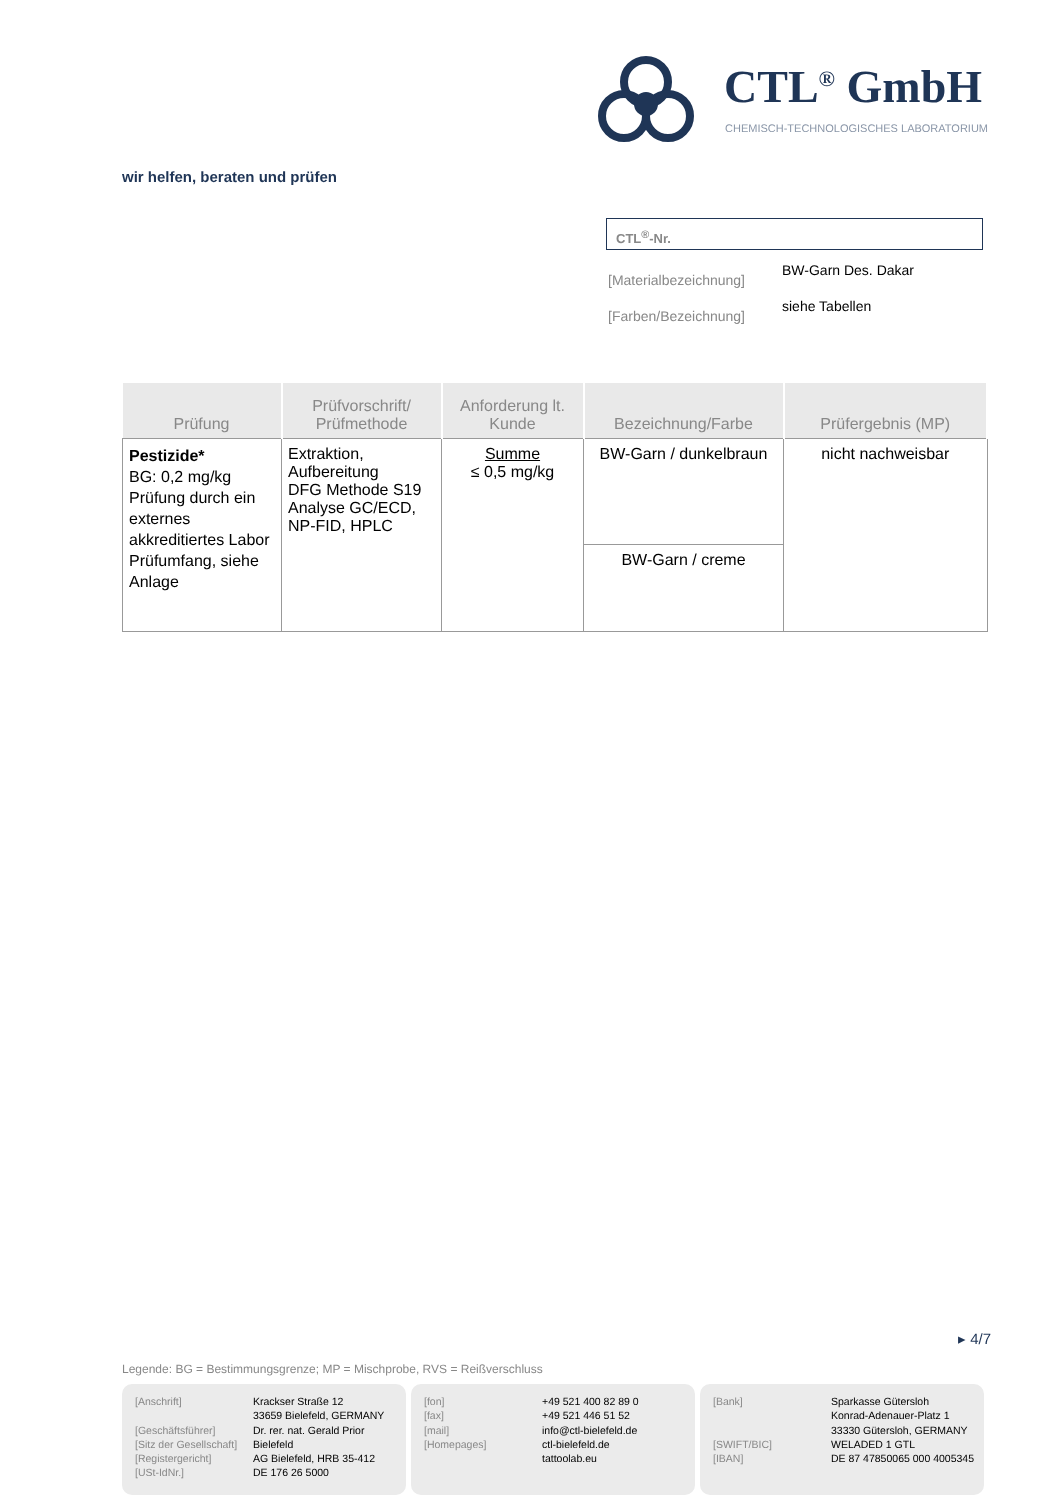CTL<sup>®</sup> GmbH
CHEMISCH-TECHNOLOGISCHES LABORATORIUM
wir helfen, beraten und prüfen
CTL<sup>®</sup>-Nr.
| [Materialbezeichnung] | BW-Garn Des. Dakar |
| [Farben/Bezeichnung] | siehe Tabellen |
| Prüfung | Prüfvorschrift/ Prüfmethode | Anforderung lt. Kunde | Bezeichnung/Farbe | Prüfergebnis (MP) |
| --- | --- | --- | --- | --- |
| Pestizide* BG: 0,2 mg/kg Prüfung durch ein externes akkreditiertes Labor Prüfumfang, siehe Anlage | Extraktion, Aufbereitung DFG Methode S19 Analyse GC/ECD, NP-FID, HPLC | Summe ≤ 0,5 mg/kg | BW-Garn / dunkelbraun | nicht nachweisbar |
| | | | BW-Garn / creme | |
▸ 4/7
Legende: BG = Bestimmungsgrenze; MP = Mischprobe, RVS = Reißverschluss
| [Anschrift] | Krackser Straße 12 33659 Bielefeld, GERMANY |
| [Geschäftsführer] | Dr. rer. nat. Gerald Prior |
| [Sitz der Gesellschaft] | Bielefeld |
| [Registergericht] | AG Bielefeld, HRB 35-412 |
| [USt-IdNr.] | DE 176 26 5000 |
| [fon] | +49 521 400 82 89 0 |
| [fax] | +49 521 446 51 52 |
| [mail] | info@ctl-bielefeld.de |
| [Homepages] | ctl-bielefeld.de tattoolab.eu |
| [Bank] | Sparkasse Gütersloh Konrad-Adenauer-Platz 1 33330 Gütersloh, GERMANY |
| [SWIFT/BIC] | WELADED 1 GTL |
| [IBAN] | DE 87 47850065 000 4005345 |